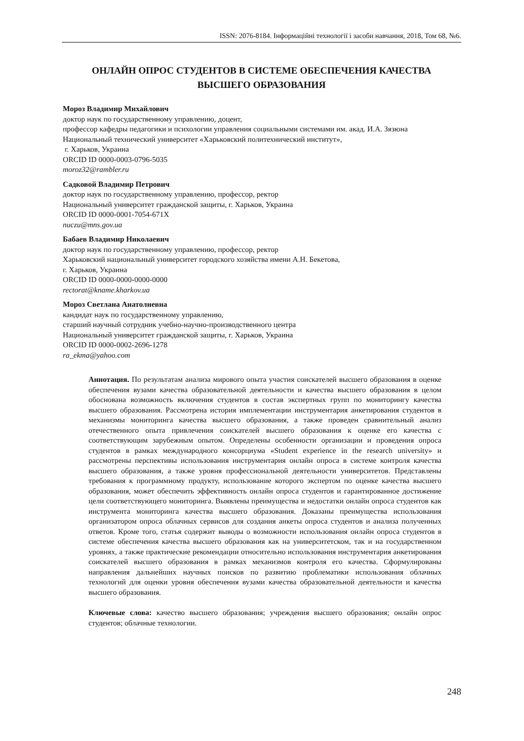ISSN: 2076-8184. Інформаційні технології і засоби навчання, 2018, Том 68, №6.
ОНЛАЙН ОПРОС СТУДЕНТОВ В СИСТЕМЕ ОБЕСПЕЧЕНИЯ КАЧЕСТВА
ВЫСШЕГО ОБРАЗОВАНИЯ
Мороз Владимир Михайлович
доктор наук по государственному управлению, доцент,
профессор кафедры педагогики и психологии управления социальными системами им. акад. И.А. Зязюна
Национальный технический университет «Харьковский политехнический институт»,
г. Харьков, Украина
ORCID ID 0000-0003-0796-5035
moroz32@rambler.ru
Садковой Владимир Петрович
доктор наук по государственному управлению, профессор, ректор
Национальный университет гражданской защиты, г. Харьков, Украина
ORCID ID 0000-0001-7054-671X
nuczu@mns.gov.ua
Бабаев Владимир Николаевич
доктор наук по государственному управлению, профессор, ректор
Харьковский национальный университет городского хозяйства имени А.Н. Бекетова,
г. Харьков, Украина
ORCID ID 0000-0000-0000-0000
rectorat@kname.kharkov.ua
Мороз Светлана Анатолиевна
кандидат наук по государственному управлению,
старший научный сотрудник учебно-научно-производственного центра
Национальный университет гражданской защиты, г. Харьков, Украина
ORCID ID 0000-0002-2696-1278
ra_ekma@yahoo.com
Аннотация. По результатам анализа мирового опыта участия соискателей высшего образования в оценке обеспечения вузами качества образовательной деятельности и качества высшего образования в целом обоснована возможность включения студентов в состав экспертных групп по мониторингу качества высшего образования. Рассмотрена история имплементации инструментария анкетирования студентов в механизмы мониторинга качества высшего образования, а также проведен сравнительный анализ отечественного опыта привлечения соискателей высшего образования к оценке его качества с соответствующим зарубежным опытом. Определены особенности организации и проведения опроса студентов в рамках международного консорциума «Student experience in the research university» и рассмотрены перспективы использования инструментария онлайн опроса в системе контроля качества высшего образования, а также уровня профессиональной деятельности университетов. Представлены требования к программному продукту, использование которого экспертом по оценке качества высшего образования, может обеспечить эффективность онлайн опроса студентов и гарантированное достижение цели соответствующего мониторинга. Выявлены преимущества и недостатки онлайн опроса студентов как инструмента мониторинга качества высшего образования. Доказаны преимущества использования организатором опроса облачных сервисов для создания анкеты опроса студентов и анализа полученных ответов. Кроме того, статья содержит выводы о возможности использования онлайн опроса студентов в системе обеспечения качества высшего образования как на университетском, так и на государственном уровнях, а также практические рекомендации относительно использования инструментария анкетирования соискателей высшего образования в рамках механизмов контроля его качества. Сформулированы направления дальнейших научных поисков по развитию проблематики использования облачных технологий для оценки уровня обеспечения вузами качества образовательной деятельности и качества высшего образования.
Ключевые слова: качество высшего образования; учреждения высшего образования; онлайн опрос студентов; облачные технологии.
248